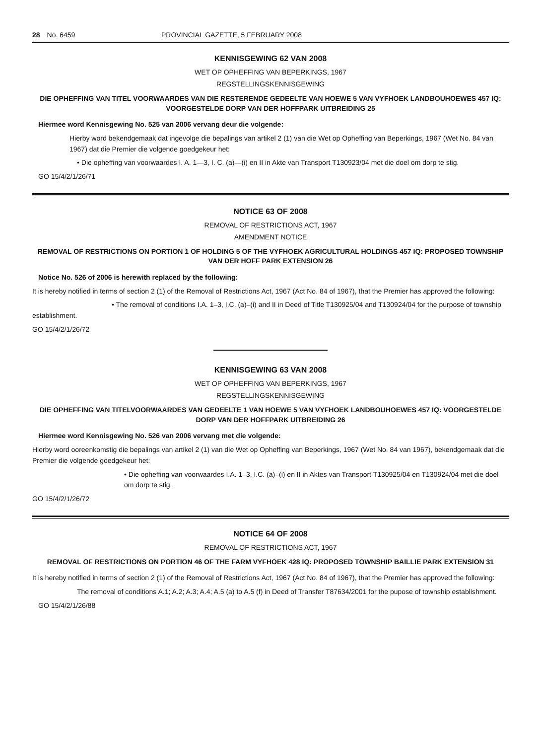28 No. 6459 PROVINCIAL GAZETTE, 5 FEBRUARY 2008
KENNISGEWING 62 VAN 2008
WET OP OPHEFFING VAN BEPERKINGS, 1967
REGSTELLINGSKENNISGEWING
DIE OPHEFFING VAN TITEL VOORWAARDES VAN DIE RESTERENDE GEDEELTE VAN HOEWE 5 VAN VYFHOEK LANDBOUHOEWES 457 IQ: VOORGESTELDE DORP VAN DER HOFFPARK UITBREIDING 25
Hiermee word Kennisgewing No. 525 van 2006 vervang deur die volgende:
Hierby word bekendgemaak dat ingevolge die bepalings van artikel 2 (1) van die Wet op Opheffing van Beperkings, 1967 (Wet No. 84 van 1967) dat die Premier die volgende goedgekeur het:
• Die opheffing van voorwaardes I. A. 1—3, I. C. (a)—(i) en II in Akte van Transport T130923/04 met die doel om dorp te stig.
GO 15/4/2/1/26/71
NOTICE 63 OF 2008
REMOVAL OF RESTRICTIONS ACT, 1967
AMENDMENT NOTICE
REMOVAL OF RESTRICTIONS ON PORTION 1 OF HOLDING 5 OF THE VYFHOEK AGRICULTURAL HOLDINGS 457 IQ: PROPOSED TOWNSHIP VAN DER HOFF PARK EXTENSION 26
Notice No. 526 of 2006 is herewith replaced by the following:
It is hereby notified in terms of section 2 (1) of the Removal of Restrictions Act, 1967 (Act No. 84 of 1967), that the Premier has approved the following:
• The removal of conditions I.A. 1–3, I.C. (a)–(i) and II in Deed of Title T130925/04 and T130924/04 for the purpose of township establishment.
GO 15/4/2/1/26/72
KENNISGEWING 63 VAN 2008
WET OP OPHEFFING VAN BEPERKINGS, 1967
REGSTELLINGSKENNISGEWING
DIE OPHEFFING VAN TITELVOORWAARDES VAN GEDEELTE 1 VAN HOEWE 5 VAN VYFHOEK LANDBOUHOEWES 457 IQ: VOORGESTELDE DORP VAN DER HOFFPARK UITBREIDING 26
Hiermee word Kennisgewing No. 526 van 2006 vervang met die volgende:
Hierby word ooreenkomstig die bepalings van artikel 2 (1) van die Wet op Opheffing van Beperkings, 1967 (Wet No. 84 van 1967), bekendgemaak dat die Premier die volgende goedgekeur het:
• Die opheffing van voorwaardes I.A. 1–3, I.C. (a)–(i) en II in Aktes van Transport T130925/04 en T130924/04 met die doel om dorp te stig.
GO 15/4/2/1/26/72
NOTICE 64 OF 2008
REMOVAL OF RESTRICTIONS ACT, 1967
REMOVAL OF RESTRICTIONS ON PORTION 46 OF THE FARM VYFHOEK 428 IQ: PROPOSED TOWNSHIP BAILLIE PARK EXTENSION 31
It is hereby notified in terms of section 2 (1) of the Removal of Restrictions Act, 1967 (Act No. 84 of 1967), that the Premier has approved the following:
The removal of conditions A.1; A.2; A.3; A.4; A.5 (a) to A.5 (f) in Deed of Transfer T87634/2001 for the pupose of township establishment.
GO 15/4/2/1/26/88